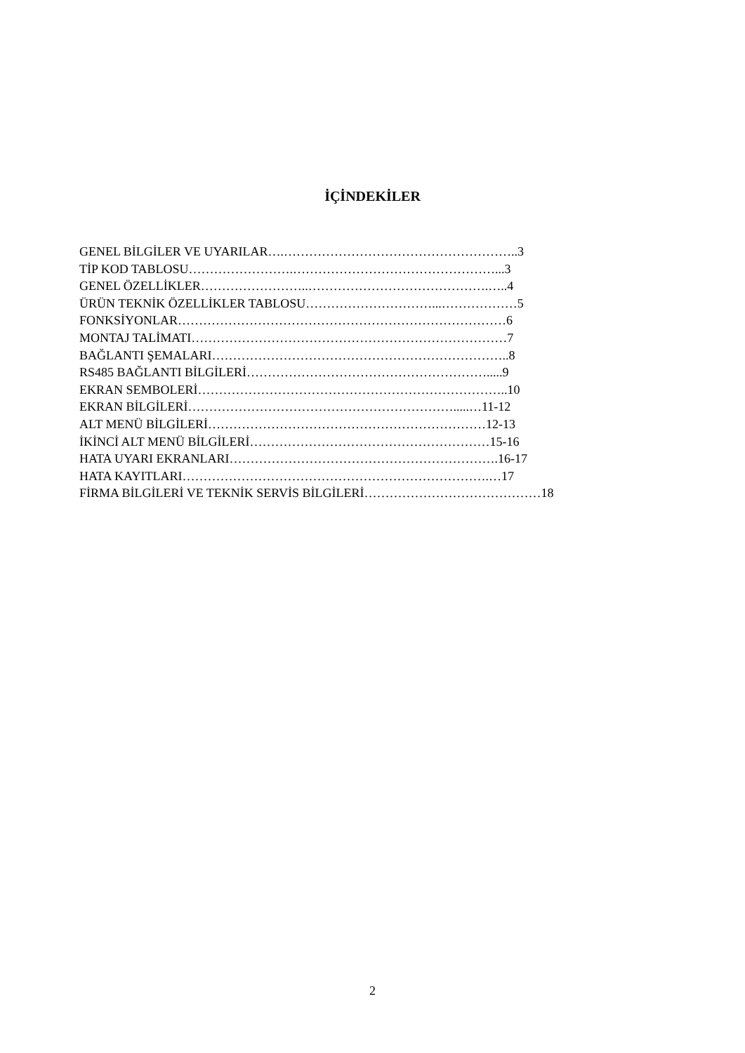İÇİNDEKİLER
GENEL BİLGİLER VE UYARILAR….………………………………………………..3
TİP KOD TABLOSU…………………….…………………………………………...3
GENEL ÖZELLİKLER……………………..…………………………………….…..4
ÜRÜN TEKNİK ÖZELLİKLER TABLOSU…………………………...………………5
FONKSİYONLAR……………………………………………………………………6
MONTAJ TALİMATI…………………………………………………………………7
BAĞLANTI ŞEMALARI……………………………………………………………..8
RS485 BAĞLANTI BİLGİLERİ………………………………………………….....9
EKRAN SEMBOLERİ………………………………………………………………..10
EKRAN BİLGİLERİ……………………………………………………….....…11-12
ALT MENÜ BİLGİLERİ…………………………………………………………12-13
İKİNCİ ALT MENÜ BİLGİLERİ…………………………………………………15-16
HATA UYARI EKRANLARI……………………………………………………….16-17
HATA KAYITLARI……………………………………………………………….…17
FİRMA BİLGİLERİ VE TEKNİK SERVİS BİLGİLERİ……………………………………18
2